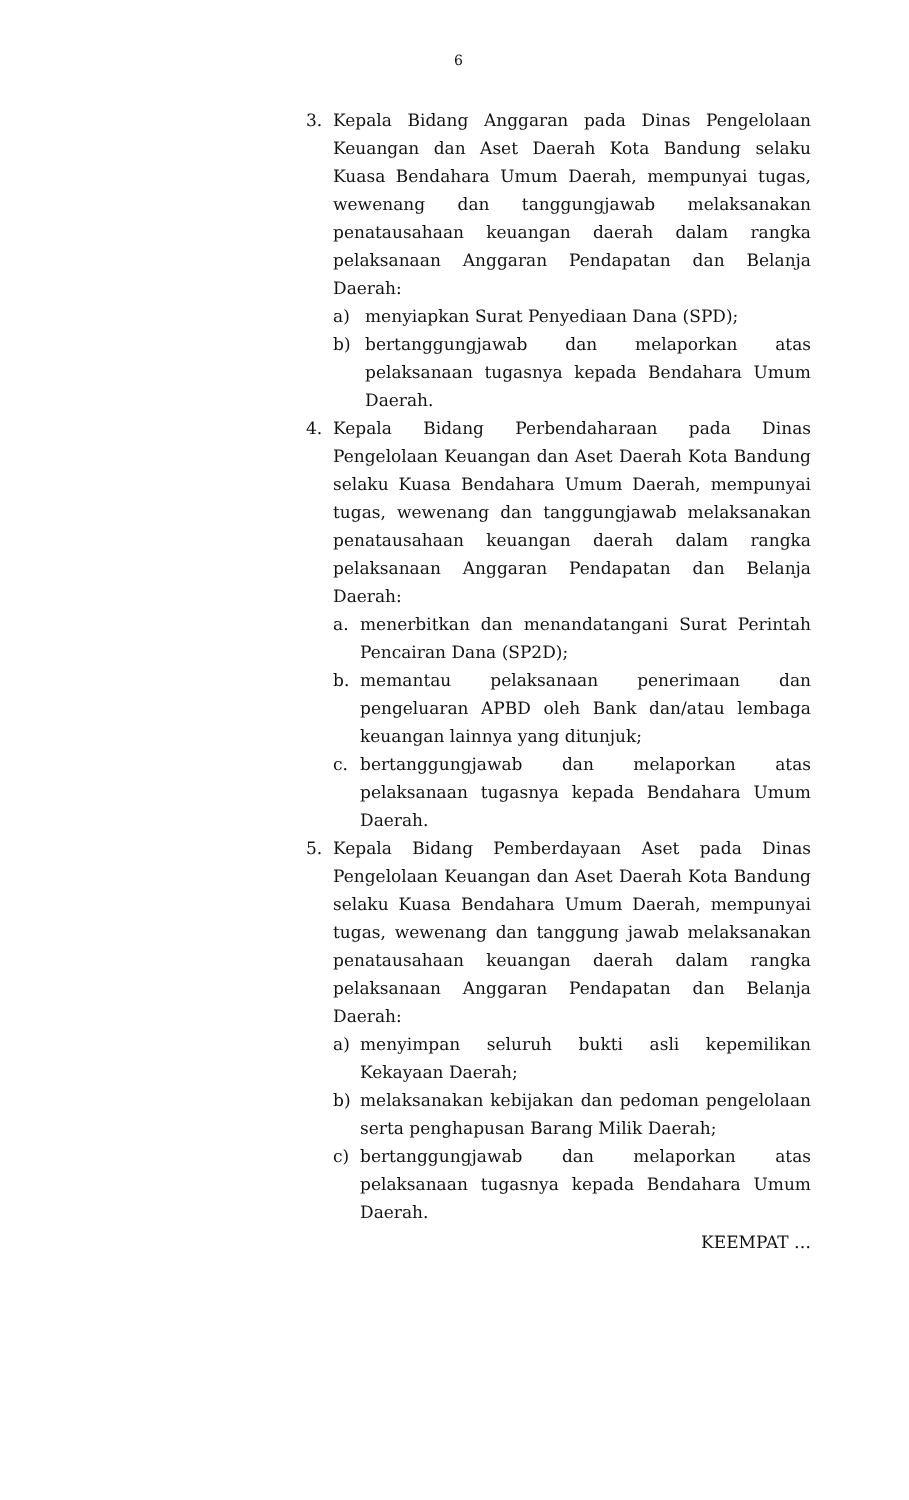6
3. Kepala Bidang Anggaran pada Dinas Pengelolaan Keuangan dan Aset Daerah Kota Bandung selaku Kuasa Bendahara Umum Daerah, mempunyai tugas, wewenang dan tanggungjawab melaksanakan penatausahaan keuangan daerah dalam rangka pelaksanaan Anggaran Pendapatan dan Belanja Daerah:
a) menyiapkan Surat Penyediaan Dana (SPD);
b) bertanggungjawab dan melaporkan atas pelaksanaan tugasnya kepada Bendahara Umum Daerah.
4. Kepala Bidang Perbendaharaan pada Dinas Pengelolaan Keuangan dan Aset Daerah Kota Bandung selaku Kuasa Bendahara Umum Daerah, mempunyai tugas, wewenang dan tanggungjawab melaksanakan penatausahaan keuangan daerah dalam rangka pelaksanaan Anggaran Pendapatan dan Belanja Daerah:
a. menerbitkan dan menandatangani Surat Perintah Pencairan Dana (SP2D);
b. memantau pelaksanaan penerimaan dan pengeluaran APBD oleh Bank dan/atau lembaga keuangan lainnya yang ditunjuk;
c. bertanggungjawab dan melaporkan atas pelaksanaan tugasnya kepada Bendahara Umum Daerah.
5. Kepala Bidang Pemberdayaan Aset pada Dinas Pengelolaan Keuangan dan Aset Daerah Kota Bandung selaku Kuasa Bendahara Umum Daerah, mempunyai tugas, wewenang dan tanggung jawab melaksanakan penatausahaan keuangan daerah dalam rangka pelaksanaan Anggaran Pendapatan dan Belanja Daerah:
a) menyimpan seluruh bukti asli kepemilikan Kekayaan Daerah;
b) melaksanakan kebijakan dan pedoman pengelolaan serta penghapusan Barang Milik Daerah;
c) bertanggungjawab dan melaporkan atas pelaksanaan tugasnya kepada Bendahara Umum Daerah.
KEEMPAT …